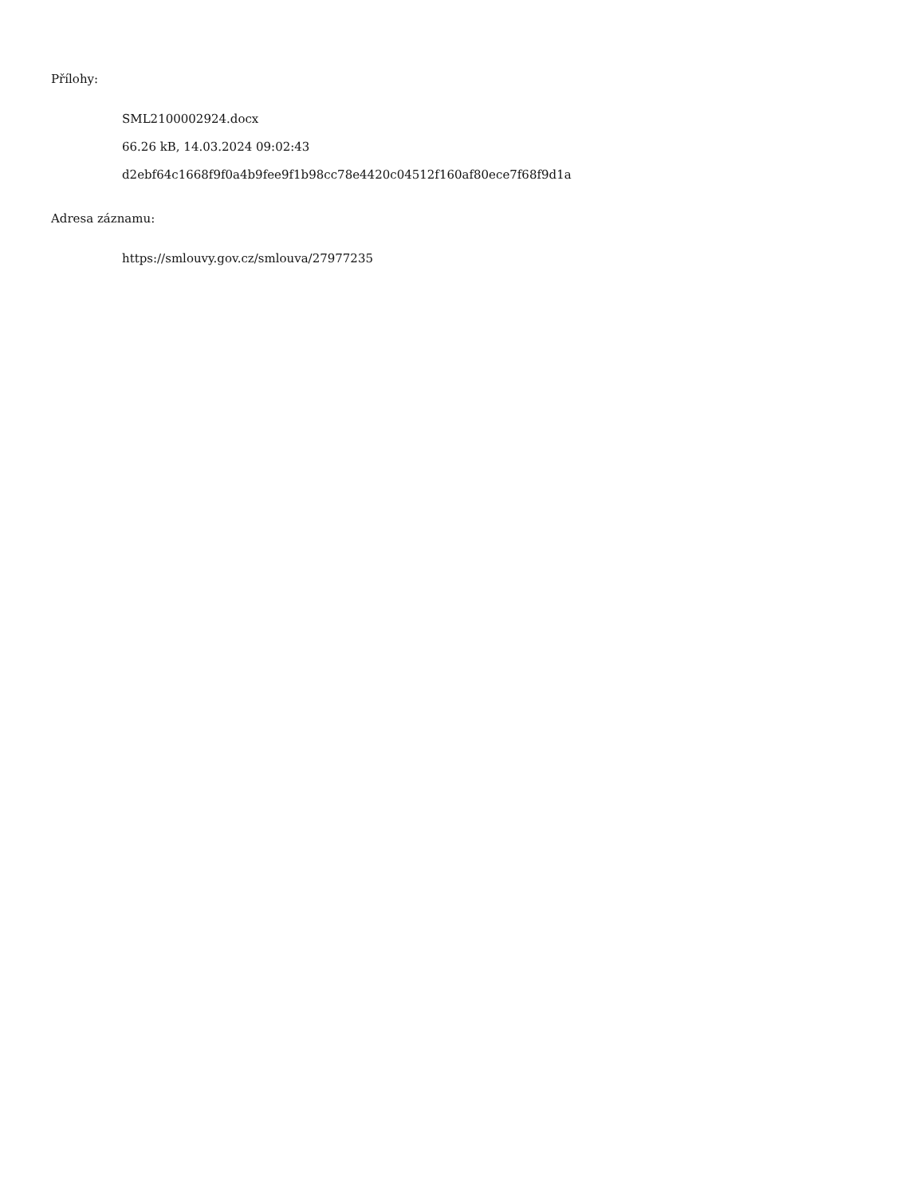Přílohy:
SML2100002924.docx
66.26 kB, 14.03.2024 09:02:43
d2ebf64c1668f9f0a4b9fee9f1b98cc78e4420c04512f160af80ece7f68f9d1a
Adresa záznamu:
https://smlouvy.gov.cz/smlouva/27977235